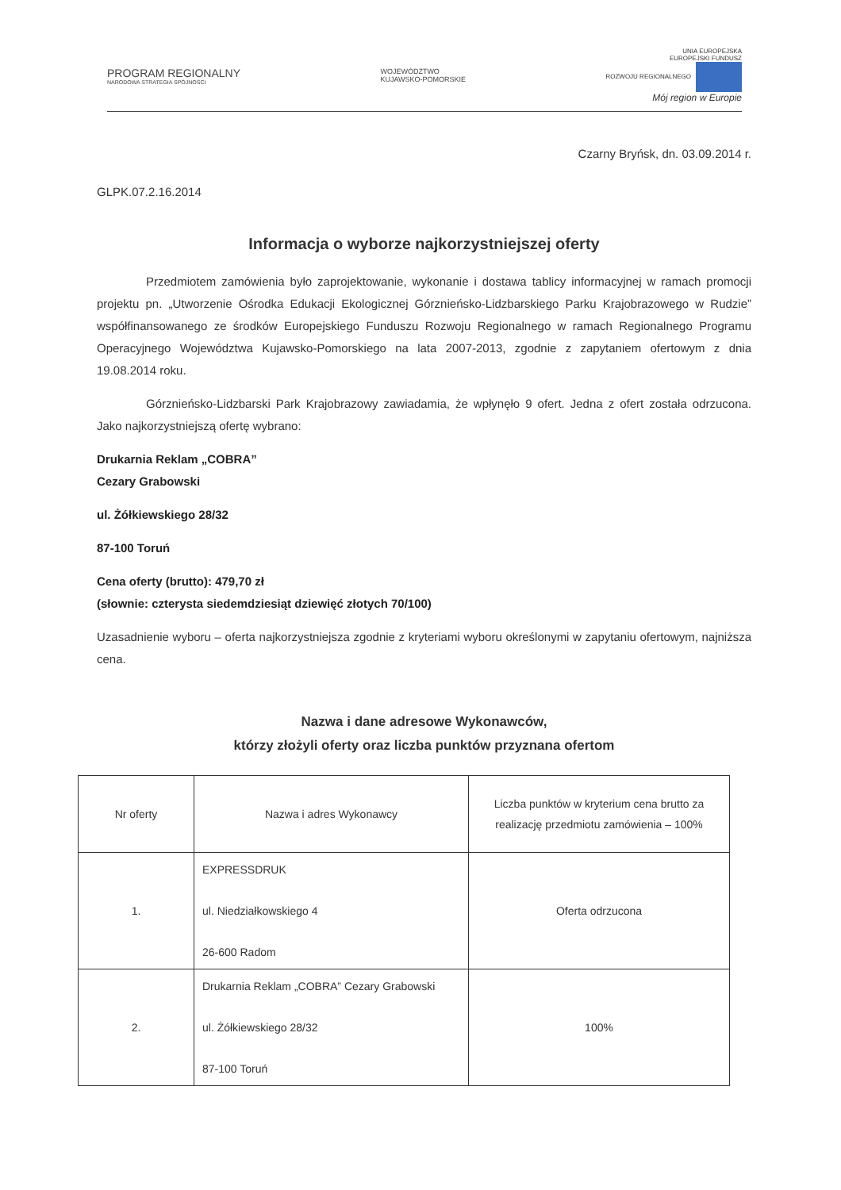PROGRAM REGIONALNY
NARODOWA STRATEGIA SPÓJNOŚCI
WOJEWÓDZTWO
KUJAWSKO-POMORSKIE
UNIA EUROPEJSKA
EUROPEJSKI FUNDUSZ
ROZWOJU REGIONALNEGO
Mój region w Europie
Czarny Bryńsk, dn. 03.09.2014 r.
GLPK.07.2.16.2014
Informacja o wyborze najkorzystniejszej oferty
Przedmiotem zamówienia było zaprojektowanie, wykonanie i dostawa tablicy informacyjnej w ramach promocji projektu pn. „Utworzenie Ośrodka Edukacji Ekologicznej Górznieńsko-Lidzbarskiego Parku Krajobrazowego w Rudzie” współfinansowanego ze środków Europejskiego Funduszu Rozwoju Regionalnego w ramach Regionalnego Programu Operacyjnego Województwa Kujawsko-Pomorskiego na lata 2007-2013, zgodnie z zapytaniem ofertowym z dnia 19.08.2014 roku.
Górznieńsko-Lidzbarski Park Krajobrazowy zawiadamia, że wpłynęło 9 ofert. Jedna z ofert została odrzucona. Jako najkorzystniejszą ofertę wybrano:
Drukarnia Reklam „COBRA”
Cezary Grabowski
ul. Żółkiewskiego 28/32
87-100 Toruń
Cena oferty (brutto): 479,70 zł
(słownie: czterysta siedemdziesiąt dziewięć złotych 70/100)
Uzasadnienie wyboru – oferta najkorzystniejsza zgodnie z kryteriami wyboru określonymi w zapytaniu ofertowym, najniższa cena.
Nazwa i dane adresowe Wykonawców,
którzy złożyli oferty oraz liczba punktów przyznana ofertom
| Nr oferty | Nazwa i adres Wykonawcy | Liczba punktów w kryterium cena brutto za realizację przedmiotu zamówienia – 100% |
| --- | --- | --- |
| 1. | EXPRESSDRUK ul. Niedziałkowskiego 4 26-600 Radom | Oferta odrzucona |
| 2. | Drukarnia Reklam „COBRA” Cezary Grabowski ul. Żółkiewskiego 28/32 87-100 Toruń | 100% |